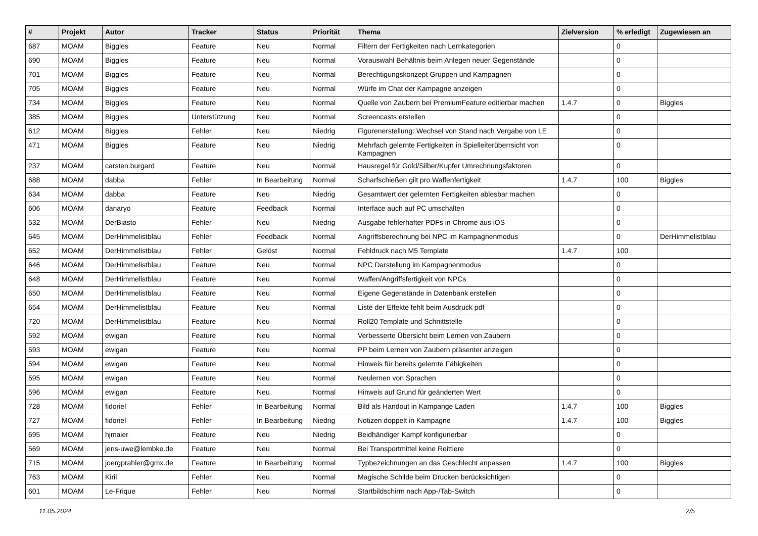| # | Projekt | Autor | Tracker | Status | Priorität | Thema | Zielversion | % erledigt | Zugewiesen an |
| --- | --- | --- | --- | --- | --- | --- | --- | --- | --- |
| 687 | MOAM | Biggles | Feature | Neu | Normal | Filtern der Fertigkeiten nach Lernkategorien | | 0 | |
| 690 | MOAM | Biggles | Feature | Neu | Normal | Vorauswahl Behältnis beim Anlegen neuer Gegenstände | | 0 | |
| 701 | MOAM | Biggles | Feature | Neu | Normal | Berechtigungskonzept Gruppen und Kampagnen | | 0 | |
| 705 | MOAM | Biggles | Feature | Neu | Normal | Würfe im Chat der Kampagne anzeigen | | 0 | |
| 734 | MOAM | Biggles | Feature | Neu | Normal | Quelle von Zaubern bei PremiumFeature editierbar machen | 1.4.7 | 0 | Biggles |
| 385 | MOAM | Biggles | Unterstützung | Neu | Normal | Screencasts erstellen | | 0 | |
| 612 | MOAM | Biggles | Fehler | Neu | Niedrig | Figurenerstellung: Wechsel von Stand nach Vergabe von LE | | 0 | |
| 471 | MOAM | Biggles | Feature | Neu | Niedrig | Mehrfach gelernte Fertigkeiten in Spielleiterüberrsicht von Kampagnen | | 0 | |
| 237 | MOAM | carsten.burgard | Feature | Neu | Normal | Hausregel für Gold/Silber/Kupfer Umrechnungsfaktoren | | 0 | |
| 688 | MOAM | dabba | Fehler | In Bearbeitung | Normal | Scharfschießen gilt pro Waffenfertigkeit | 1.4.7 | 100 | Biggles |
| 634 | MOAM | dabba | Feature | Neu | Niedrig | Gesamtwert der gelernten Fertigkeiten ablesbar machen | | 0 | |
| 606 | MOAM | danaryo | Feature | Feedback | Normal | Interface auch auf PC umschalten | | 0 | |
| 532 | MOAM | DerBiasto | Fehler | Neu | Niedrig | Ausgabe fehlerhafter PDFs in Chrome aus iOS | | 0 | |
| 645 | MOAM | DerHimmelistblau | Fehler | Feedback | Normal | Angriffsberechnung bei NPC im Kampagnenmodus | | 0 | DerHimmelistblau |
| 652 | MOAM | DerHimmelistblau | Fehler | Gelöst | Normal | Fehldruck nach M5 Template | 1.4.7 | 100 | |
| 646 | MOAM | DerHimmelistblau | Feature | Neu | Normal | NPC Darstellung im Kampagnenmodus | | 0 | |
| 648 | MOAM | DerHimmelistblau | Feature | Neu | Normal | Waffen/Angriffsfertigkeit von NPCs | | 0 | |
| 650 | MOAM | DerHimmelistblau | Feature | Neu | Normal | Eigene Gegenstände in Datenbank erstellen | | 0 | |
| 654 | MOAM | DerHimmelistblau | Feature | Neu | Normal | Liste der Effekte fehlt beim Ausdruck pdf | | 0 | |
| 720 | MOAM | DerHimmelistblau | Feature | Neu | Normal | Roll20 Template und Schnittstelle | | 0 | |
| 592 | MOAM | ewigan | Feature | Neu | Normal | Verbesserte Übersicht beim Lernen von Zaubern | | 0 | |
| 593 | MOAM | ewigan | Feature | Neu | Normal | PP beim Lernen von Zaubern präsenter anzeigen | | 0 | |
| 594 | MOAM | ewigan | Feature | Neu | Normal | Hinweis für bereits gelernte Fähigkeiten | | 0 | |
| 595 | MOAM | ewigan | Feature | Neu | Normal | Neulernen von Sprachen | | 0 | |
| 596 | MOAM | ewigan | Feature | Neu | Normal | Hinweis auf Grund für geänderten Wert | | 0 | |
| 728 | MOAM | fidoriel | Fehler | In Bearbeitung | Normal | Bild als Handout in Kampange Laden | 1.4.7 | 100 | Biggles |
| 727 | MOAM | fidoriel | Fehler | In Bearbeitung | Niedrig | Notizen doppelt in Kampagne | 1.4.7 | 100 | Biggles |
| 695 | MOAM | hjmaier | Feature | Neu | Niedrig | Beidhändiger Kampf konfigurierbar | | 0 | |
| 569 | MOAM | jens-uwe@lembke.de | Feature | Neu | Normal | Bei Transportmittel keine Reittiere | | 0 | |
| 715 | MOAM | joergprahler@gmx.de | Feature | In Bearbeitung | Normal | Typbezeichnungen an das Geschlecht anpassen | 1.4.7 | 100 | Biggles |
| 763 | MOAM | Kiril | Fehler | Neu | Normal | Magische Schilde beim Drucken berücksichtigen | | 0 | |
| 601 | MOAM | Le-Frique | Fehler | Neu | Normal | Startbildschirm nach App-/Tab-Switch | | 0 | |
11.05.2024 2/5